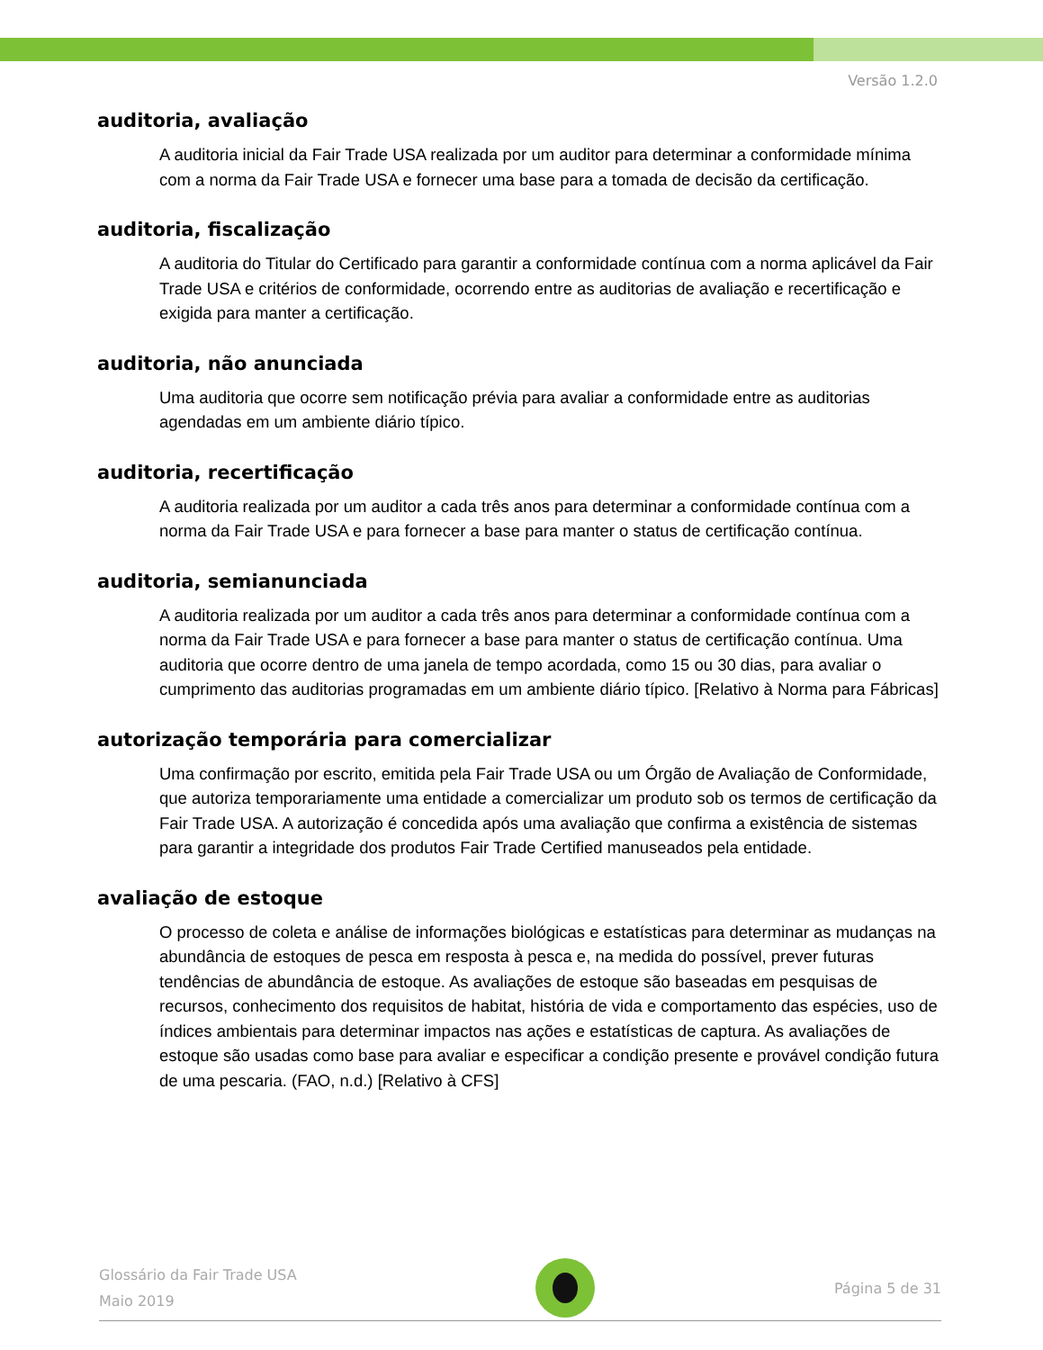Versão 1.2.0
auditoria, avaliação
A auditoria inicial da Fair Trade USA realizada por um auditor para determinar a conformidade mínima com a norma da Fair Trade USA e fornecer uma base para a tomada de decisão da certificação.
auditoria, fiscalização
A auditoria do Titular do Certificado para garantir a conformidade contínua com a norma aplicável da Fair Trade USA e critérios de conformidade, ocorrendo entre as auditorias de avaliação e recertificação e exigida para manter a certificação.
auditoria, não anunciada
Uma auditoria que ocorre sem notificação prévia para avaliar a conformidade entre as auditorias agendadas em um ambiente diário típico.
auditoria, recertificação
A auditoria realizada por um auditor a cada três anos para determinar a conformidade contínua com a norma da Fair Trade USA e para fornecer a base para manter o status de certificação contínua.
auditoria, semianunciada
A auditoria realizada por um auditor a cada três anos para determinar a conformidade contínua com a norma da Fair Trade USA e para fornecer a base para manter o status de certificação contínua. Uma auditoria que ocorre dentro de uma janela de tempo acordada, como 15 ou 30 dias, para avaliar o cumprimento das auditorias programadas em um ambiente diário típico. [Relativo à Norma para Fábricas]
autorização temporária para comercializar
Uma confirmação por escrito, emitida pela Fair Trade USA ou um Órgão de Avaliação de Conformidade, que autoriza temporariamente uma entidade a comercializar um produto sob os termos de certificação da Fair Trade USA. A autorização é concedida após uma avaliação que confirma a existência de sistemas para garantir a integridade dos produtos Fair Trade Certified manuseados pela entidade.
avaliação de estoque
O processo de coleta e análise de informações biológicas e estatísticas para determinar as mudanças na abundância de estoques de pesca em resposta à pesca e, na medida do possível, prever futuras tendências de abundância de estoque. As avaliações de estoque são baseadas em pesquisas de recursos, conhecimento dos requisitos de habitat, história de vida e comportamento das espécies, uso de índices ambientais para determinar impactos nas ações e estatísticas de captura. As avaliações de estoque são usadas como base para avaliar e especificar a condição presente e provável condição futura de uma pescaria. (FAO, n.d.) [Relativo à CFS]
Glossário da Fair Trade USA
Maio 2019
Página 5 de 31